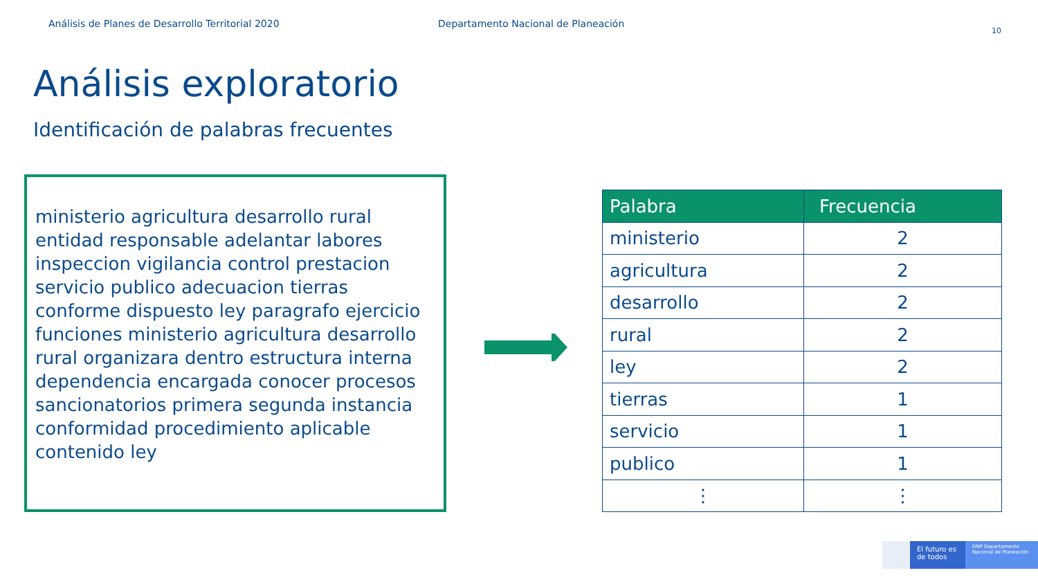Análisis de Planes de Desarrollo Territorial 2020 Departamento Nacional de Planeación
10
Análisis exploratorio
Identificación de palabras frecuentes
ministerio agricultura desarrollo rural entidad responsable adelantar labores inspeccion vigilancia control prestacion servicio publico adecuacion tierras conforme dispuesto ley paragrafo ejercicio funciones ministerio agricultura desarrollo rural organizara dentro estructura interna dependencia encargada conocer procesos sancionatorios primera segunda instancia conformidad procedimiento aplicable contenido ley
| Palabra | Frecuencia |
| --- | --- |
| ministerio | 2 |
| agricultura | 2 |
| desarrollo | 2 |
| rural | 2 |
| ley | 2 |
| tierras | 1 |
| servicio | 1 |
| publico | 1 |
| ⋮ | ⋮ |
El futuro es de todos
DNP Departamento Nacional de Planeación